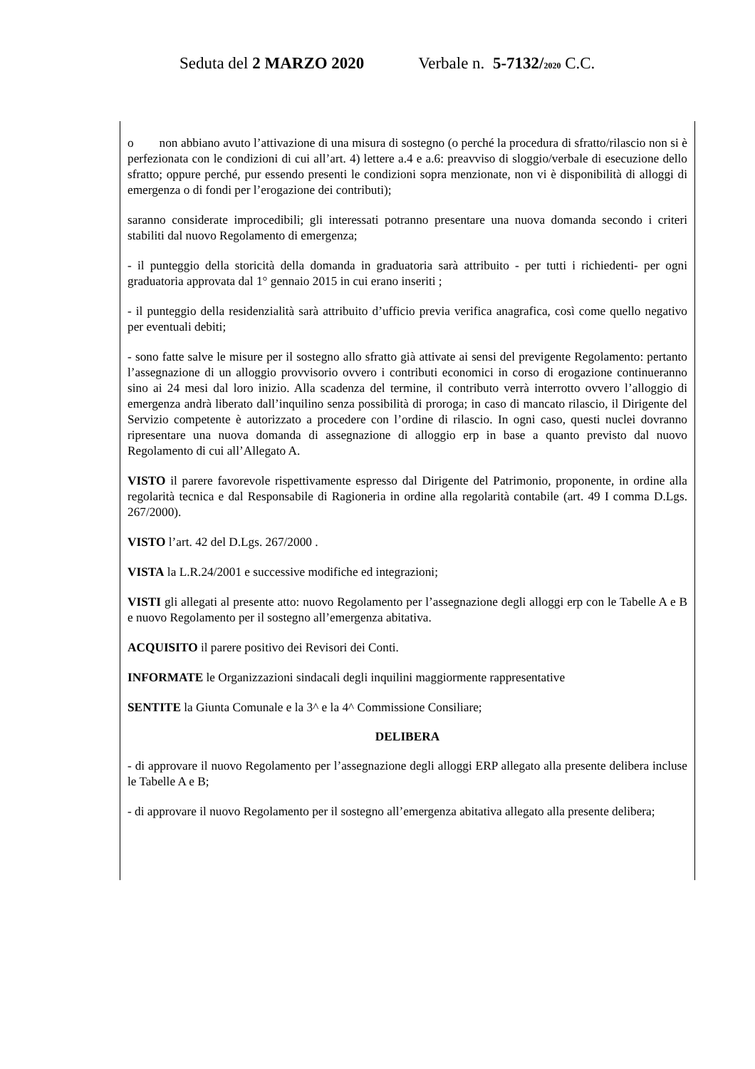Seduta del 2 MARZO 2020 Verbale n. 5-7132/2020 C.C.
o non abbiano avuto l’attivazione di una misura di sostegno (o perché la procedura di sfratto/rilascio non si è perfezionata con le condizioni di cui all’art. 4) lettere a.4 e a.6: preavviso di sloggio/verbale di esecuzione dello sfratto; oppure perché, pur essendo presenti le condizioni sopra menzionate, non vi è disponibilità di alloggi di emergenza o di fondi per l’erogazione dei contributi);
saranno considerate improcedibili; gli interessati potranno presentare una nuova domanda secondo i criteri stabiliti dal nuovo Regolamento di emergenza;
- il punteggio della storicità della domanda in graduatoria sarà attribuito - per tutti i richiedenti- per ogni graduatoria approvata dal 1° gennaio 2015 in cui erano inseriti ;
- il punteggio della residenzialità sarà attribuito d’ufficio previa verifica anagrafica, così come quello negativo per eventuali debiti;
- sono fatte salve le misure per il sostegno allo sfratto già attivate ai sensi del previgente Regolamento: pertanto l’assegnazione di un alloggio provvisorio ovvero i contributi economici in corso di erogazione continueranno sino ai 24 mesi dal loro inizio. Alla scadenza del termine, il contributo verrà interrotto ovvero l’alloggio di emergenza andrà liberato dall’inquilino senza possibilità di proroga; in caso di mancato rilascio, il Dirigente del Servizio competente è autorizzato a procedere con l’ordine di rilascio. In ogni caso, questi nuclei dovranno ripresentare una nuova domanda di assegnazione di alloggio erp in base a quanto previsto dal nuovo Regolamento di cui all’Allegato A.
VISTO il parere favorevole rispettivamente espresso dal Dirigente del Patrimonio, proponente, in ordine alla regolarità tecnica e dal Responsabile di Ragioneria in ordine alla regolarità contabile (art. 49 I comma D.Lgs. 267/2000).
VISTO l’art. 42 del D.Lgs. 267/2000 .
VISTA la L.R.24/2001 e successive modifiche ed integrazioni;
VISTI gli allegati al presente atto: nuovo Regolamento per l’assegnazione degli alloggi erp con le Tabelle A e B e nuovo Regolamento per il sostegno all’emergenza abitativa.
ACQUISITO il parere positivo dei Revisori dei Conti.
INFORMATE le Organizzazioni sindacali degli inquilini maggiormente rappresentative
SENTITE la Giunta Comunale e la 3^ e la 4^ Commissione Consiliare;
DELIBERA
- di approvare il nuovo Regolamento per l’assegnazione degli alloggi ERP allegato alla presente delibera incluse le Tabelle A e B;
- di approvare il nuovo Regolamento per il sostegno all’emergenza abitativa allegato alla presente delibera;